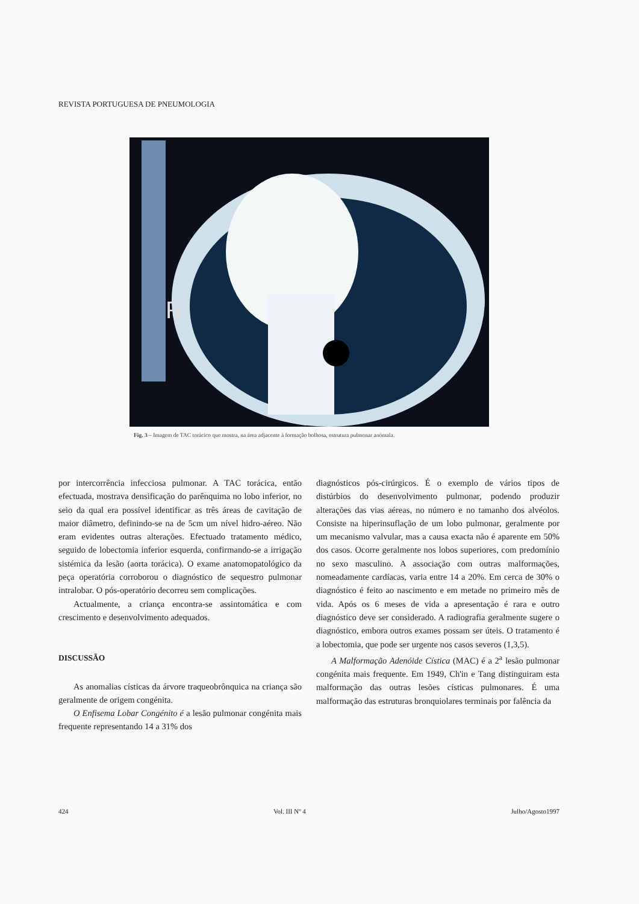REVISTA PORTUGUESA DE PNEUMOLOGIA
R
Fig. 3 – Imagem de TAC torácico que mostra, na área adjacente à formação bolhosa, estrutura pulmonar anómala.
por intercorrência infecciosa pulmonar. A TAC torácica, então efectuada, mostrava densificação do parênquima no lobo inferior, no seio da qual era possível identificar as três áreas de cavitação de maior diâmetro, definindo-se na de 5cm um nível hidro-aéreo. Não eram evidentes outras alterações. Efectuado tratamento médico, seguido de lobectomia inferior esquerda, confirmando-se a irrigação sistémica da lesão (aorta torácica). O exame anatomopatológico da peça operatória corroborou o diagnóstico de sequestro pulmonar intralobar. O pós-operatório decorreu sem complicações.
Actualmente, a criança encontra-se assintomática e com crescimento e desenvolvimento adequados.
DISCUSSÃO
As anomalias císticas da árvore traqueobrônquica na criança são geralmente de origem congénita.
O Enfisema Lobar Congénito é a lesão pulmonar congénita mais frequente representando 14 a 31% dos
diagnósticos pós-cirúrgicos. É o exemplo de vários tipos de distúrbios do desenvolvimento pulmonar, podendo produzir alterações das vias aéreas, no número e no tamanho dos alvéolos. Consiste na hiperinsuflação de um lobo pulmonar, geralmente por um mecanismo valvular, mas a causa exacta não é aparente em 50% dos casos. Ocorre geralmente nos lobos superiores, com predomínio no sexo masculino. A associação com outras malformações, nomeadamente cardíacas, varia entre 14 a 20%. Em cerca de 30% o diagnóstico é feito ao nascimento e em metade no primeiro mês de vida. Após os 6 meses de vida a apresentação é rara e outro diagnóstico deve ser considerado. A radiografia geralmente sugere o diagnóstico, embora outros exames possam ser úteis. O tratamento é a lobectomia, que pode ser urgente nos casos severos (1,3,5).
A Malformação Adenóide Cística (MAC) é a 2<sup>a</sup> lesão pulmonar congénita mais frequente. Em 1949, Ch'in e Tang distinguiram esta malformação das outras lesões císticas pulmonares. É uma malformação das estruturas bronquiolares terminais por falência da
424 Vol. III Nº 4 Julho/Agosto1997